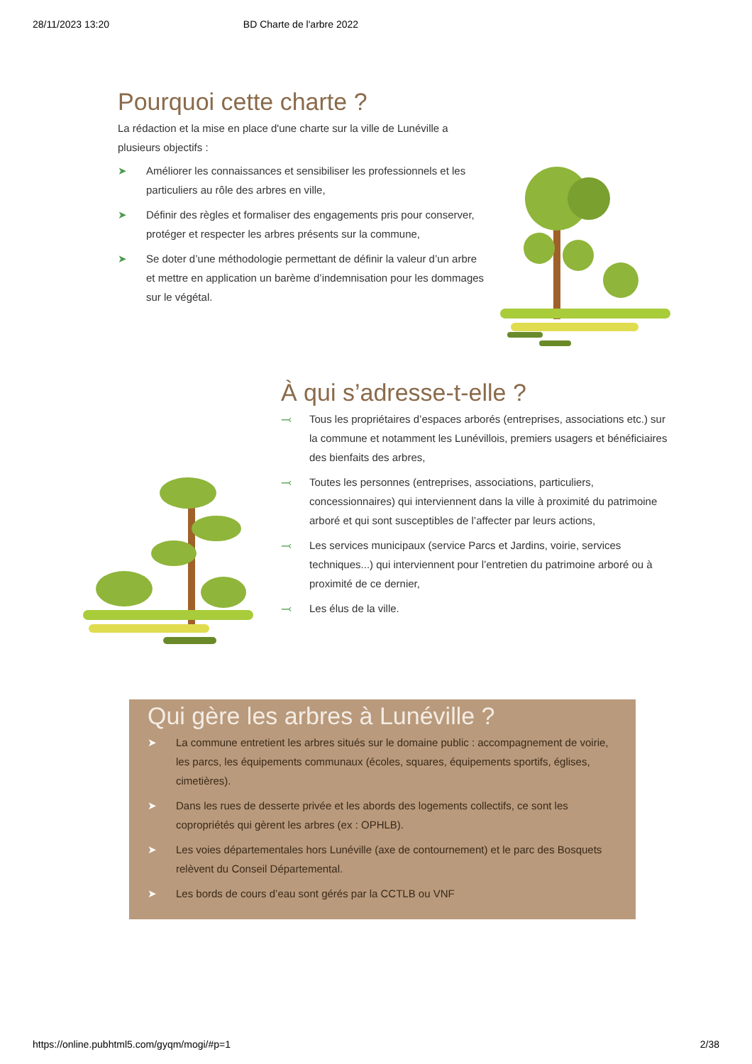28/11/2023 13:20 BD Charte de l'arbre 2022
Pourquoi cette charte ?
La rédaction et la mise en place d'une charte sur la ville de Lunéville a plusieurs objectifs :
➤ Améliorer les connaissances et sensibiliser les professionnels et les particuliers au rôle des arbres en ville,
➤ Définir des règles et formaliser des engagements pris pour conserver, protéger et respecter les arbres présents sur la commune,
➤ Se doter d’une méthodologie permettant de définir la valeur d’un arbre et mettre en application un barème d’indemnisation pour les dommages sur le végétal.
À qui s’adresse-t-elle ?
⤙ Tous les propriétaires d’espaces arborés (entreprises, associations etc.) sur la commune et notamment les Lunévillois, premiers usagers et bénéficiaires des bienfaits des arbres,
⤙ Toutes les personnes (entreprises, associations, particuliers, concessionnaires) qui interviennent dans la ville à proximité du patrimoine arboré et qui sont susceptibles de l’affecter par leurs actions,
⤙ Les services municipaux (service Parcs et Jardins, voirie, services techniques...) qui interviennent pour l’entretien du patrimoine arboré ou à proximité de ce dernier,
⤙ Les élus de la ville.
Qui gère les arbres à Lunéville ?
➤ La commune entretient les arbres situés sur le domaine public : accompagnement de voirie, les parcs, les équipements communaux (écoles, squares, équipements sportifs, églises, cimetières).
➤ Dans les rues de desserte privée et les abords des logements collectifs, ce sont les copropriétés qui gèrent les arbres (ex : OPHLB).
➤ Les voies départementales hors Lunéville (axe de contournement) et le parc des Bosquets relèvent du Conseil Départemental.
➤ Les bords de cours d’eau sont gérés par la CCTLB ou VNF
https://online.pubhtml5.com/gyqm/mogi/#p=1 2/38